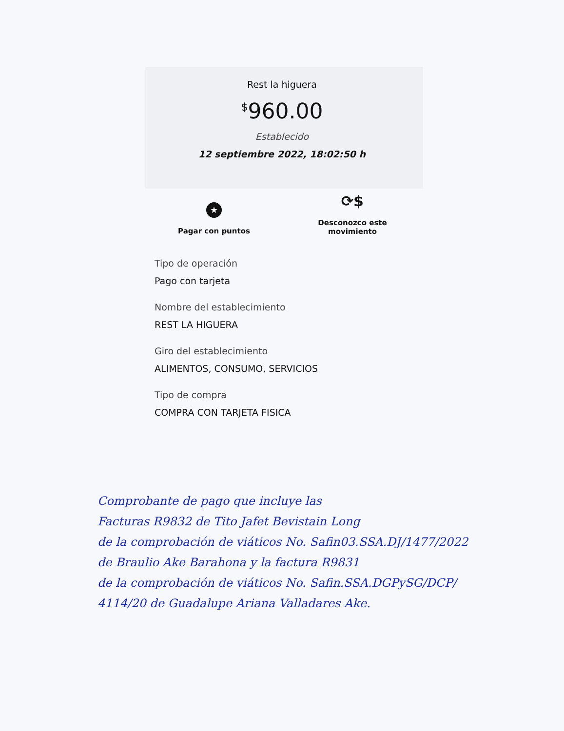Rest la higuera
<sup>$</sup>960.00
Establecido
12 septiembre 2022, 18:02:50 h
★
Pagar con puntos
⟳$
Desconozco este movimiento
Tipo de operación
Pago con tarjeta
Nombre del establecimiento
REST LA HIGUERA
Giro del establecimiento
ALIMENTOS, CONSUMO, SERVICIOS
Tipo de compra
COMPRA CON TARJETA FISICA
Comprobante de pago que incluye las
Facturas R9832 de Tito Jafet Bevistain Long
de la comprobación de viáticos No. Safin03.SSA.DJ/1477/2022
de Braulio Ake Barahona y la factura R9831
de la comprobación de viáticos No. Safin.SSA.DGPySG/DCP/
4114/20 de Guadalupe Ariana Valladares Ake.